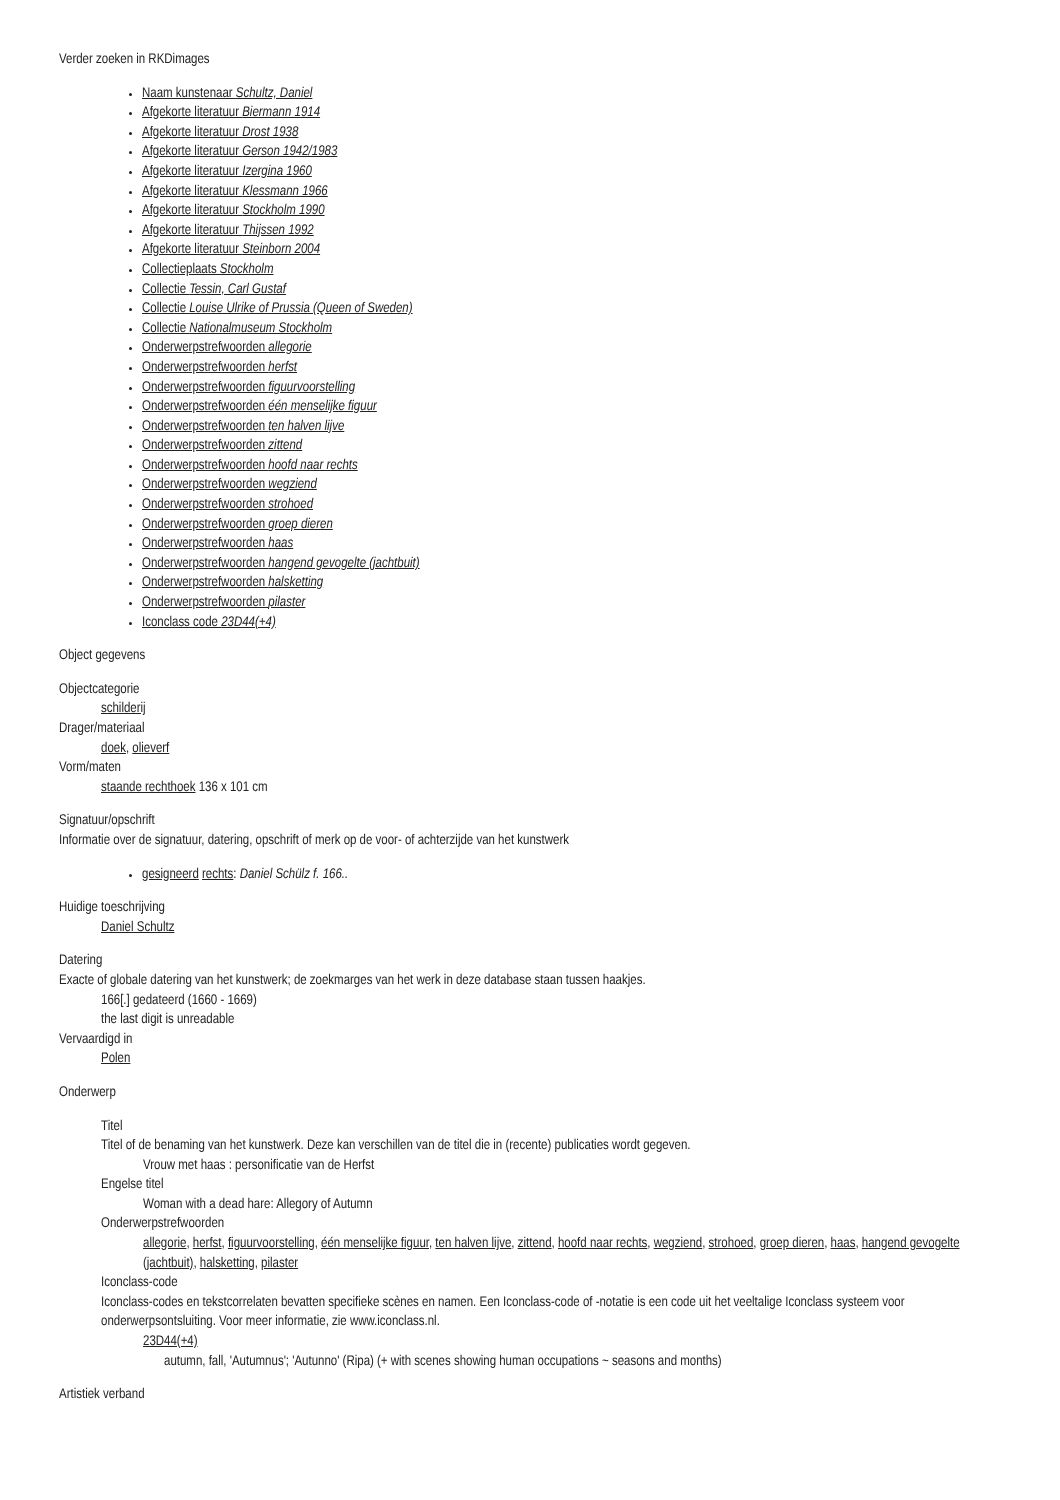Verder zoeken in RKDimages
Naam kunstenaar Schultz, Daniel
Afgekorte literatuur Biermann 1914
Afgekorte literatuur Drost 1938
Afgekorte literatuur Gerson 1942/1983
Afgekorte literatuur Izergina 1960
Afgekorte literatuur Klessmann 1966
Afgekorte literatuur Stockholm 1990
Afgekorte literatuur Thijssen 1992
Afgekorte literatuur Steinborn 2004
Collectieplaats Stockholm
Collectie Tessin, Carl Gustaf
Collectie Louise Ulrike of Prussia (Queen of Sweden)
Collectie Nationalmuseum Stockholm
Onderwerpstrefwoorden allegorie
Onderwerpstrefwoorden herfst
Onderwerpstrefwoorden figuurvoorstelling
Onderwerpstrefwoorden één menselijke figuur
Onderwerpstrefwoorden ten halven lijve
Onderwerpstrefwoorden zittend
Onderwerpstrefwoorden hoofd naar rechts
Onderwerpstrefwoorden wegziend
Onderwerpstrefwoorden strohoed
Onderwerpstrefwoorden groep dieren
Onderwerpstrefwoorden haas
Onderwerpstrefwoorden hangend gevogelte (jachtbuit)
Onderwerpstrefwoorden halsketting
Onderwerpstrefwoorden pilaster
Iconclass code 23D44(+4)
Object gegevens
Objectcategorie
schilderij
Drager/materiaal
doek, olieverf
Vorm/maten
staande rechthoek 136 x 101 cm
Signatuur/opschrift
Informatie over de signatuur, datering, opschrift of merk op de voor- of achterzijde van het kunstwerk
gesigneerd rechts: Daniel Schülz f. 166..
Huidige toeschrijving
Daniel Schultz
Datering
Exacte of globale datering van het kunstwerk; de zoekmarges van het werk in deze database staan tussen haakjes.
166[.] gedateerd (1660 - 1669)
the last digit is unreadable
Vervaardigd in
Polen
Onderwerp
Titel
Titel of de benaming van het kunstwerk. Deze kan verschillen van de titel die in (recente) publicaties wordt gegeven.
Vrouw met haas : personificatie van de Herfst
Engelse titel
Woman with a dead hare: Allegory of Autumn
Onderwerpstrefwoorden
allegorie, herfst, figuurvoorstelling, één menselijke figuur, ten halven lijve, zittend, hoofd naar rechts, wegziend, strohoed, groep dieren, haas, hangend gevogelte (jachtbuit), halsketting, pilaster
Iconclass-code
Iconclass-codes en tekstcorrelaten bevatten specifieke scènes en namen. Een Iconclass-code of -notatie is een code uit het veeltalige Iconclass systeem voor onderwerpsontsluiting. Voor meer informatie, zie www.iconclass.nl.
23D44(+4)
autumn, fall, 'Autumnus'; 'Autunno' (Ripa) (+ with scenes showing human occupations ~ seasons and months)
Artistiek verband